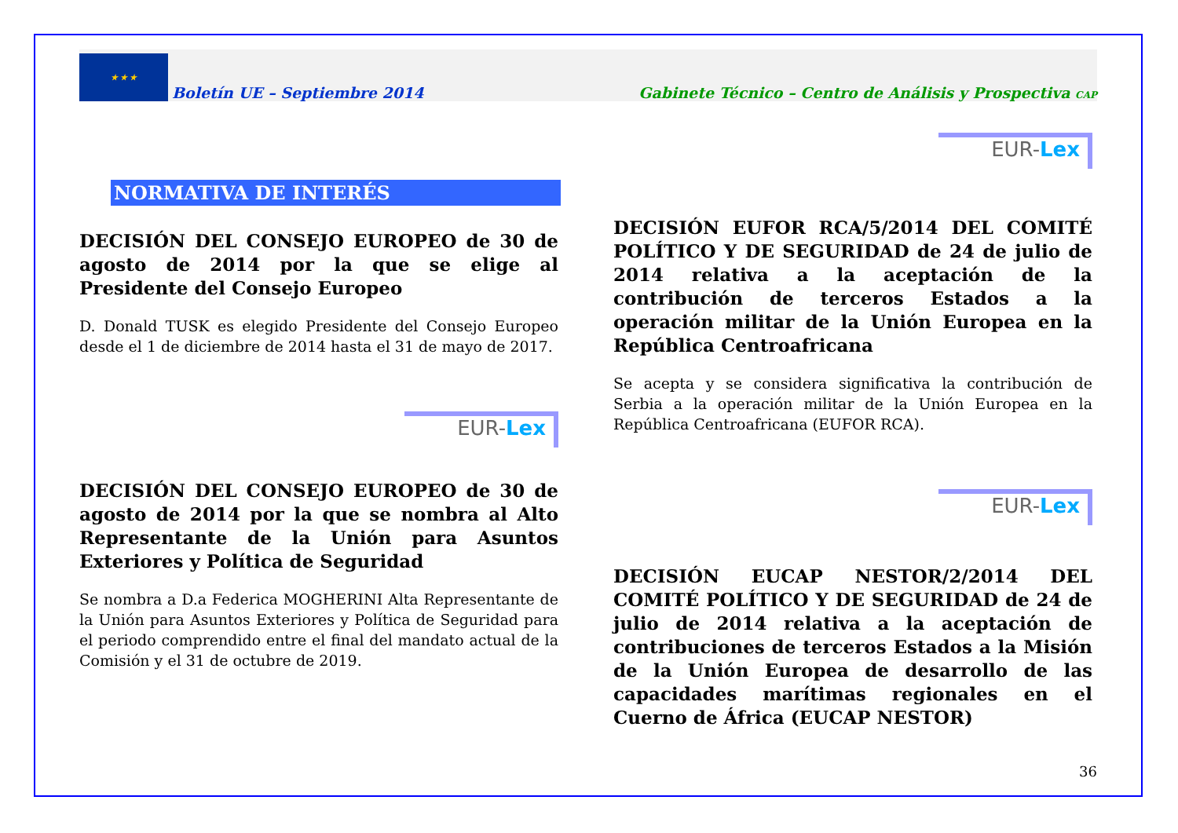★ ★ ★
Boletín UE – Septiembre 2014
Gabinete Técnico – Centro de Análisis y Prospectiva CAP
NORMATIVA DE INTERÉS
DECISIÓN DEL CONSEJO EUROPEO de 30 de agosto de 2014 por la que se elige al Presidente del Consejo Europeo
D. Donald TUSK es elegido Presidente del Consejo Europeo desde el 1 de diciembre de 2014 hasta el 31 de mayo de 2017.
EUR-Lex
DECISIÓN DEL CONSEJO EUROPEO de 30 de agosto de 2014 por la que se nombra al Alto Representante de la Unión para Asuntos Exteriores y Política de Seguridad
Se nombra a D.a Federica MOGHERINI Alta Representante de la Unión para Asuntos Exteriores y Política de Seguridad para el periodo comprendido entre el final del mandato actual de la Comisión y el 31 de octubre de 2019.
EUR-Lex
DECISIÓN EUFOR RCA/5/2014 DEL COMITÉ POLÍTICO Y DE SEGURIDAD de 24 de julio de 2014 relativa a la aceptación de la contribución de terceros Estados a la operación militar de la Unión Europea en la República Centroafricana
Se acepta y se considera significativa la contribución de Serbia a la operación militar de la Unión Europea en la República Centroafricana (EUFOR RCA).
EUR-Lex
DECISIÓN EUCAP NESTOR/2/2014 DEL COMITÉ POLÍTICO Y DE SEGURIDAD de 24 de julio de 2014 relativa a la aceptación de contribuciones de terceros Estados a la Misión de la Unión Europea de desarrollo de las capacidades marítimas regionales en el Cuerno de África (EUCAP NESTOR)
36